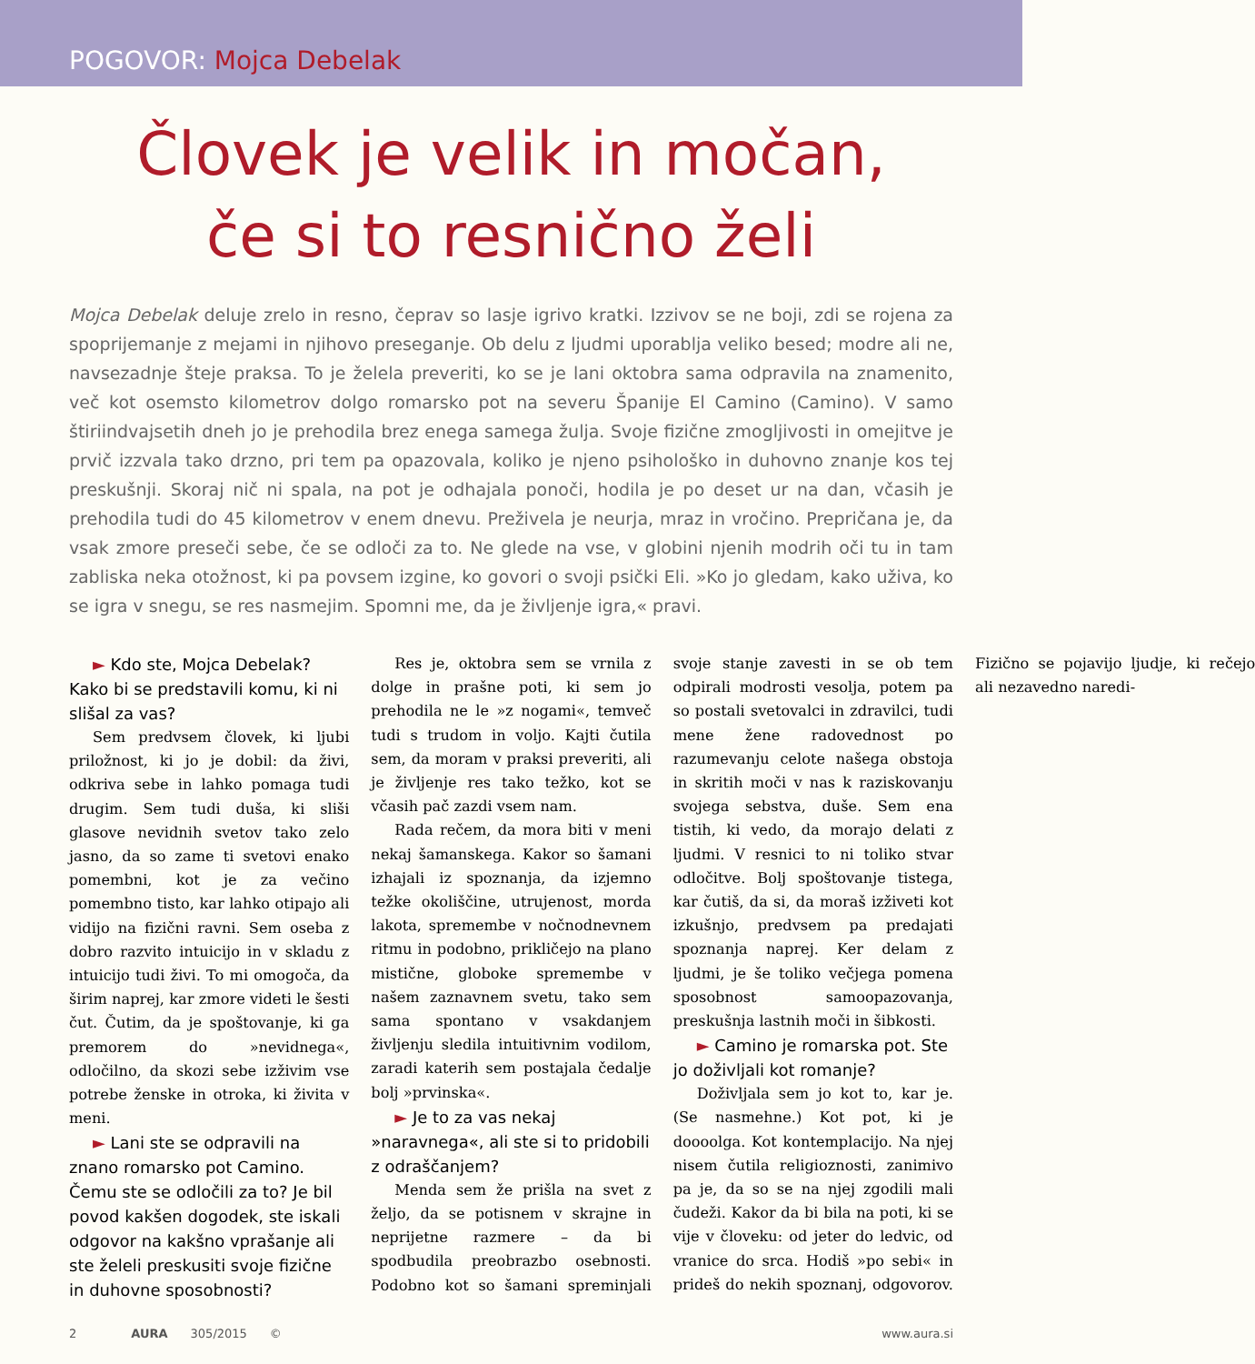POGOVOR: Mojca Debelak
Človek je velik in močan,
če si to resnično želi
Mojca Debelak deluje zrelo in resno, čeprav so lasje igrivo kratki. Izzivov se ne boji, zdi se rojena za spoprijemanje z mejami in njihovo preseganje. Ob delu z ljudmi uporablja veliko besed; modre ali ne, navsezadnje šteje praksa. To je želela preveriti, ko se je lani oktobra sama odpravila na znamenito, več kot osemsto kilometrov dolgo romarsko pot na severu Španije El Camino (Camino). V samo štiriindvajsetih dneh jo je prehodila brez enega samega žulja. Svoje fizične zmogljivosti in omejitve je prvič izzvala tako drzno, pri tem pa opazovala, koliko je njeno psihološko in duhovno znanje kos tej preskušnji. Skoraj nič ni spala, na pot je odhajala ponoči, hodila je po deset ur na dan, včasih je prehodila tudi do 45 kilometrov v enem dnevu. Preživela je neurja, mraz in vročino. Prepričana je, da vsak zmore preseči sebe, če se odloči za to. Ne glede na vse, v globini njenih modrih oči tu in tam zabliska neka otožnost, ki pa povsem izgine, ko govori o svoji psički Eli. »Ko jo gledam, kako uživa, ko se igra v snegu, se res nasmejim. Spomni me, da je življenje igra,« pravi.
► Kdo ste, Mojca Debelak? Kako bi se predstavili komu, ki ni slišal za vas?
Sem predvsem človek, ki ljubi priložnost, ki jo je dobil: da živi, odkriva sebe in lahko pomaga tudi drugim. Sem tudi duša, ki sliši glasove nevidnih svetov tako zelo jasno, da so zame ti svetovi enako pomembni, kot je za večino pomembno tisto, kar lahko otipajo ali vidijo na fizični ravni. Sem oseba z dobro razvito intuicijo in v skladu z intuicijo tudi živi. To mi omogoča, da širim naprej, kar zmore videti le šesti čut. Čutim, da je spoštovanje, ki ga premorem do »nevidnega«, odločilno, da skozi sebe izživim vse potrebe ženske in otroka, ki živita v meni.
► Lani ste se odpravili na znano romarsko pot Camino. Čemu ste se odločili za to? Je bil povod kakšen dogodek, ste iskali odgovor na kakšno vprašanje ali ste želeli preskusiti svoje fizične in duhovne sposobnosti?
Res je, oktobra sem se vrnila z dolge in prašne poti, ki sem jo prehodila ne le »z nogami«, temveč tudi s trudom in voljo. Kajti čutila sem, da moram v praksi preveriti, ali je življenje res tako težko, kot se včasih pač zazdi vsem nam.
Rada rečem, da mora biti v meni nekaj šamanskega. Kakor so šamani izhajali iz spoznanja, da izjemno težke okoliščine, utrujenost, morda lakota, spremembe v nočnodnevnem ritmu in podobno, prikličejo na plano mistične, globoke spremembe v našem zaznavnem svetu, tako sem sama spontano v vsakdanjem življenju sledila intuitivnim vodilom, zaradi katerih sem postajala čedalje bolj »prvinska«.
► Je to za vas nekaj »naravnega«, ali ste si to pridobili z odraščanjem?
Menda sem že prišla na svet z željo, da se potisnem v skrajne in neprijetne razmere – da bi spodbudila preobrazbo osebnosti. Podobno kot so šamani spreminjali svoje stanje zavesti in se ob tem odpirali modrosti vesolja, potem pa so postali svetovalci in zdravilci, tudi mene žene radovednost po razumevanju celote našega obstoja in skritih moči v nas k raziskovanju svojega sebstva, duše. Sem ena tistih, ki vedo, da morajo delati z ljudmi. V resnici to ni toliko stvar odločitve. Bolj spoštovanje tistega, kar čutiš, da si, da moraš izživeti kot izkušnjo, predvsem pa predajati spoznanja naprej. Ker delam z ljudmi, je še toliko večjega pomena sposobnost samoopazovanja, preskušnja lastnih moči in šibkosti.
► Camino je romarska pot. Ste jo doživljali kot romanje?
Doživljala sem jo kot to, kar je. (Se nasmehne.) Kot pot, ki je doooolga. Kot kontemplacijo. Na njej nisem čutila religioznosti, zanimivo pa je, da so se na njej zgodili mali čudeži. Kakor da bi bila na poti, ki se vije v človeku: od jeter do ledvic, od vranice do srca. Hodiš »po sebi« in prideš do nekih spoznanj, odgovorov. Fizično se pojavijo ljudje, ki rečejo ali nezavedno naredi-
2 AURA 305/2015 © www.aura.si